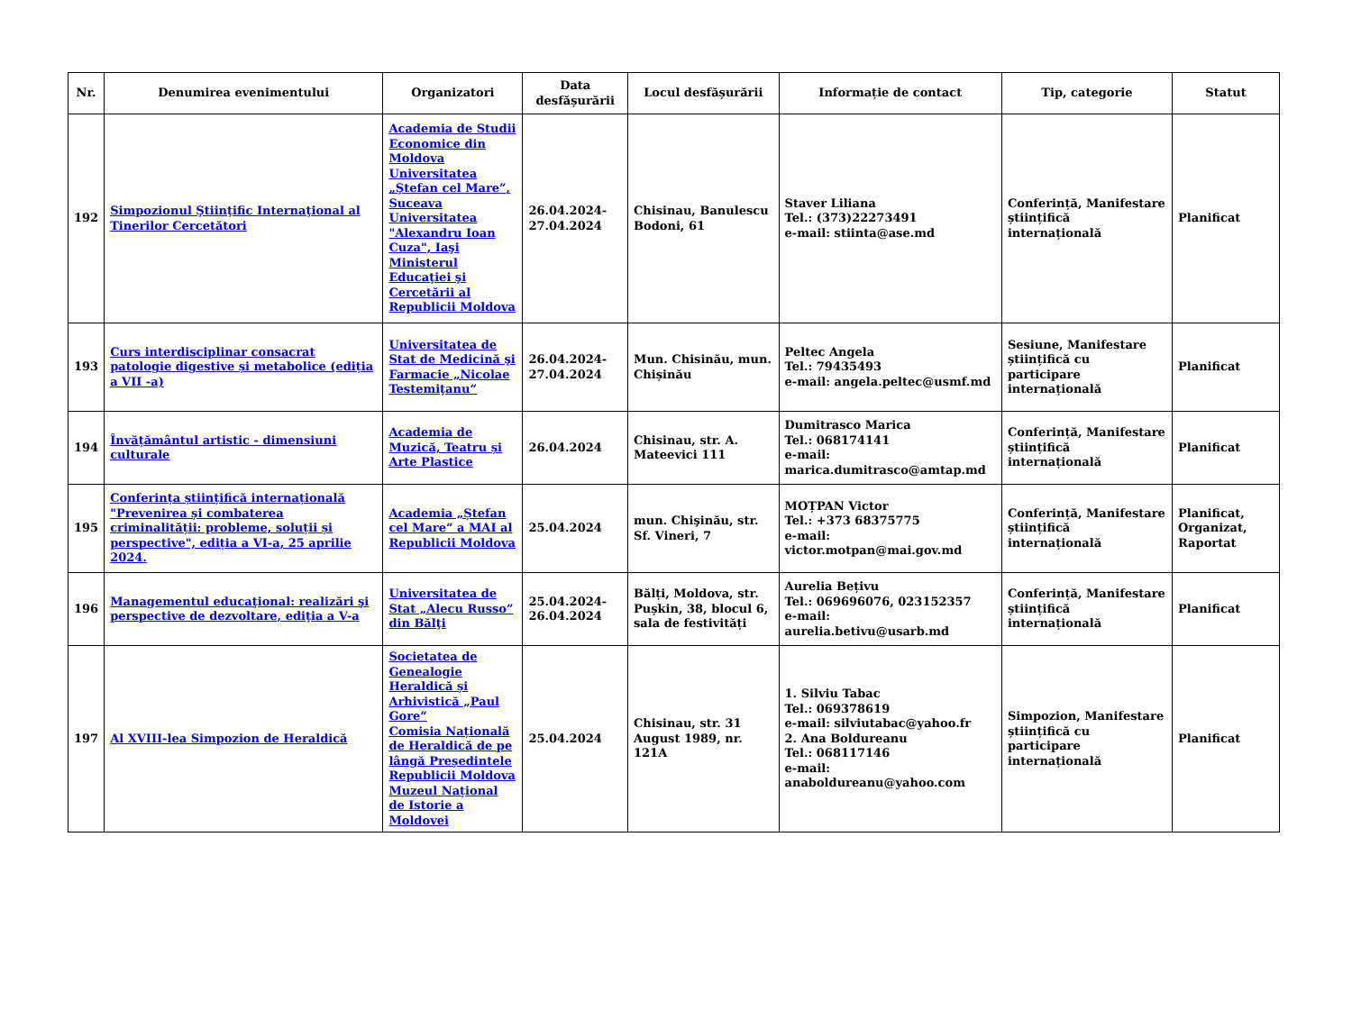| Nr. | Denumirea evenimentului | Organizatori | Data desfășurării | Locul desfășurării | Informație de contact | Tip, categorie | Statut |
| --- | --- | --- | --- | --- | --- | --- | --- |
| 192 | Simpozionul Ştiinţific Internaţional al Tinerilor Cercetători | Academia de Studii Economice din Moldova Universitatea „Ştefan cel Mare”, Suceava Universitatea "Alexandru Ioan Cuza", Iaşi Ministerul Educaţiei şi Cercetării al Republicii Moldova | 26.04.2024-27.04.2024 | Chisinau, Banulescu Bodoni, 61 | Staver Liliana Tel.: (373)22273491 e-mail: stiinta@ase.md | Conferință, Manifestare științifică internațională | Planificat |
| 193 | Curs interdisciplinar consacrat patologie digestive și metabolice (ediția a VII -a) | Universitatea de Stat de Medicină şi Farmacie „Nicolae Testemiţanu“ | 26.04.2024-27.04.2024 | Mun. Chisinău, mun. Chișinău | Peltec Angela Tel.: 79435493 e-mail: angela.peltec@usmf.md | Sesiune, Manifestare științifică cu participare internațională | Planificat |
| 194 | Învățământul artistic - dimensiuni culturale | Academia de Muzică, Teatru și Arte Plastice | 26.04.2024 | Chisinau, str. A. Mateevici 111 | Dumitrasco Marica Tel.: 068174141 e-mail: marica.dumitrasco@amtap.md | Conferință, Manifestare științifică internațională | Planificat |
| 195 | Conferința științifică internațională "Prevenirea și combaterea criminalității: probleme, soluții și perspective", ediția a VI-a, 25 aprilie 2024. | Academia „Ștefan cel Mare“ a MAI al Republicii Moldova | 25.04.2024 | mun. Chişinău, str. Sf. Vineri, 7 | MOȚPAN Victor Tel.: +373 68375775 e-mail: victor.motpan@mai.gov.md | Conferință, Manifestare științifică internațională | Planificat, Organizat, Raportat |
| 196 | Managementul educaţional: realizări şi perspective de dezvoltare, ediţia a V-a | Universitatea de Stat „Alecu Russo” din Bălţi | 25.04.2024-26.04.2024 | Bălți, Moldova, str. Pușkin, 38, blocul 6, sala de festivități | Aurelia Bețivu Tel.: 069696076, 023152357 e-mail: aurelia.betivu@usarb.md | Conferință, Manifestare științifică internațională | Planificat |
| 197 | Al XVIII-lea Simpozion de Heraldică | Societatea de Genealogie Heraldică și Arhivistică „Paul Gore“ Comisia Națională de Heraldică de pe lângă Președintele Republicii Moldova Muzeul Național de Istorie a Moldovei | 25.04.2024 | Chisinau, str. 31 August 1989, nr. 121A | 1. Silviu Tabac Tel.: 069378619 e-mail: silviutabac@yahoo.fr 2. Ana Boldureanu Tel.: 068117146 e-mail: anaboldureanu@yahoo.com | Simpozion, Manifestare științifică cu participare internațională | Planificat |